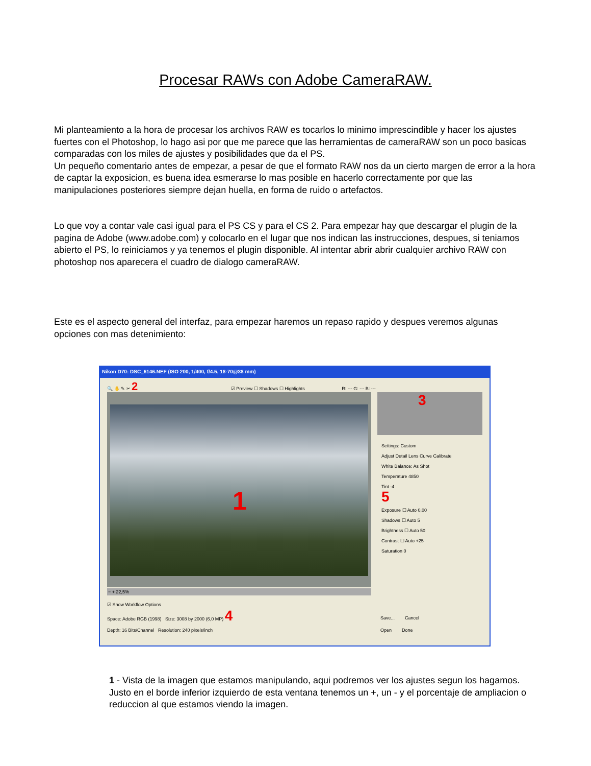Procesar RAWs con Adobe CameraRAW.
Mi planteamiento a la hora de procesar los archivos RAW es tocarlos lo minimo imprescindible y hacer los ajustes fuertes con el Photoshop, lo hago asi por que me parece que las herramientas de cameraRAW son un poco basicas comparadas con los miles de ajustes y posibilidades que da el PS.
Un pequeño comentario antes de empezar, a pesar de que el formato RAW nos da un cierto margen de error a la hora de captar la exposicion, es buena idea esmerarse lo mas posible en hacerlo correctamente por que las manipulaciones posteriores siempre dejan huella, en forma de ruido o artefactos.
Lo que voy a contar vale casi igual para el PS CS y para el CS 2. Para empezar hay que descargar el plugin de la pagina de Adobe (www.adobe.com) y colocarlo en el lugar que nos indican las instrucciones, despues, si teniamos abierto el PS, lo reiniciamos y ya tenemos el plugin disponible. Al intentar abrir abrir cualquier archivo RAW con photoshop nos aparecera el cuadro de dialogo cameraRAW.
Este es el aspecto general del interfaz, para empezar haremos un repaso rapido y despues veremos algunas opciones con mas detenimiento:
Nikon D70: DSC_6146.NEF (ISO 200, 1/400, f/4.5, 18-70@38 mm)
🔍 ✋ ✎ ✂ 2 ☑ Preview ☐ Shadows ☐ Highlights R: --- G: --- B: ---
1
− + 22,5%
3
Settings: Custom
Adjust Detail Lens Curve Calibrate
White Balance: As Shot
Temperature 4850
Tint -4
5
Exposure ☐ Auto 0,00
Shadows ☐ Auto 5
Brightness ☐ Auto 50
Contrast ☐ Auto +25
Saturation 0
☑ Show Workflow Options
Space: Adobe RGB (1998) Size: 3008 by 2000 (6,0 MP) 4
Depth: 16 Bits/Channel Resolution: 240 pixels/inch
Save... Cancel
Open Done
1 - Vista de la imagen que estamos manipulando, aqui podremos ver los ajustes segun los hagamos. Justo en el borde inferior izquierdo de esta ventana tenemos un +, un - y el porcentaje de ampliacion o reduccion al que estamos viendo la imagen.